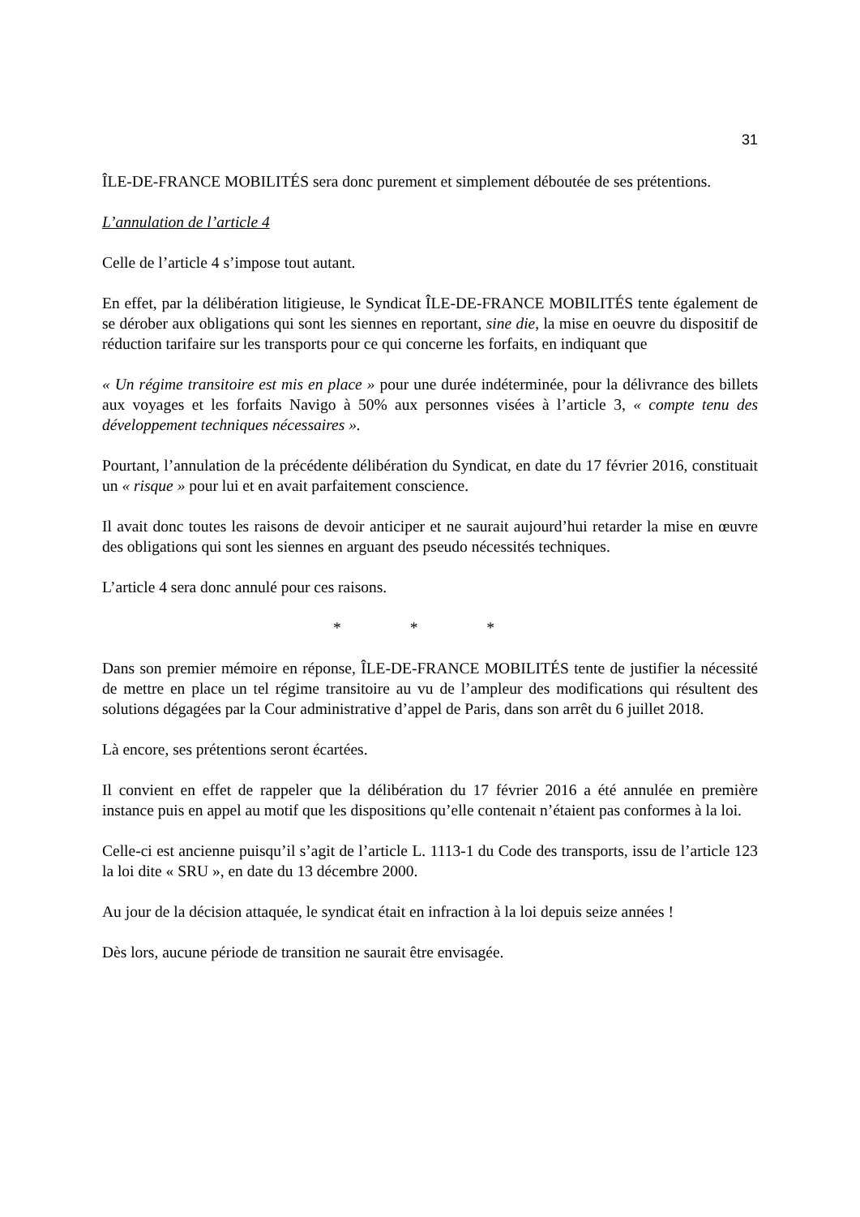31
ÎLE-DE-FRANCE MOBILITÉS sera donc purement et simplement déboutée de ses prétentions.
L’annulation de l’article 4
Celle de l’article 4 s’impose tout autant.
En effet, par la délibération litigieuse, le Syndicat ÎLE-DE-FRANCE MOBILITÉS tente également de se dérober aux obligations qui sont les siennes en reportant, sine die, la mise en oeuvre du dispositif de réduction tarifaire sur les transports pour ce qui concerne les forfaits, en indiquant que
« Un régime transitoire est mis en place » pour une durée indéterminée, pour la délivrance des billets aux voyages et les forfaits Navigo à 50% aux personnes visées à l’article 3, « compte tenu des développement techniques nécessaires ».
Pourtant, l’annulation de la précédente délibération du Syndicat, en date du 17 février 2016, constituait un « risque » pour lui et en avait parfaitement conscience.
Il avait donc toutes les raisons de devoir anticiper et ne saurait aujourd’hui retarder la mise en œuvre des obligations qui sont les siennes en arguant des pseudo nécessités techniques.
L’article 4 sera donc annulé pour ces raisons.
* * *
Dans son premier mémoire en réponse, ÎLE-DE-FRANCE MOBILITÉS tente de justifier la nécessité de mettre en place un tel régime transitoire au vu de l’ampleur des modifications qui résultent des solutions dégagées par la Cour administrative d’appel de Paris, dans son arrêt du 6 juillet 2018.
Là encore, ses prétentions seront écartées.
Il convient en effet de rappeler que la délibération du 17 février 2016 a été annulée en première instance puis en appel au motif que les dispositions qu’elle contenait n’étaient pas conformes à la loi.
Celle-ci est ancienne puisqu’il s’agit de l’article L. 1113-1 du Code des transports, issu de l’article 123 la loi dite « SRU », en date du 13 décembre 2000.
Au jour de la décision attaquée, le syndicat était en infraction à la loi depuis seize années !
Dès lors, aucune période de transition ne saurait être envisagée.